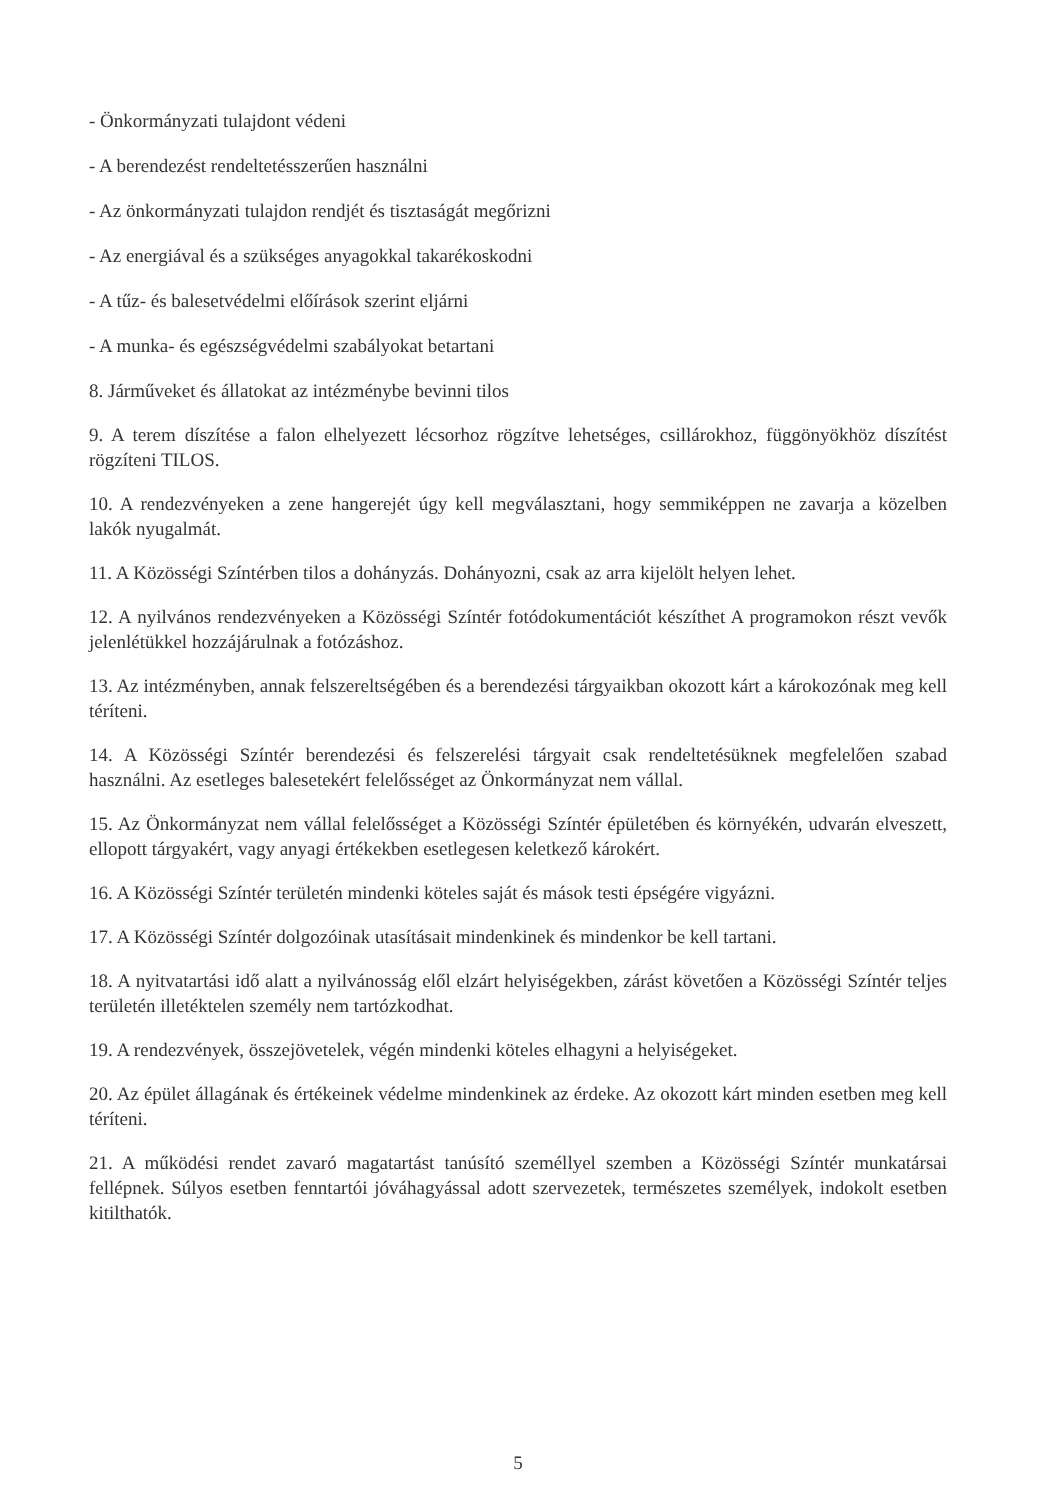- Önkormányzati tulajdont védeni
- A berendezést rendeltetésszerűen használni
- Az önkormányzati tulajdon rendjét és tisztaságát megőrizni
- Az energiával és a szükséges anyagokkal takarékoskodni
- A tűz- és balesetvédelmi előírások szerint eljárni
- A munka- és egészségvédelmi szabályokat betartani
8. Járműveket és állatokat az intézménybe bevinni tilos
9. A terem díszítése a falon elhelyezett lécsorhoz rögzítve lehetséges, csillárokhoz, függönyökhöz díszítést rögzíteni TILOS.
10. A rendezvényeken a zene hangerejét úgy kell megválasztani, hogy semmiképpen ne zavarja a közelben lakók nyugalmát.
11. A Közösségi Színtérben tilos a dohányzás. Dohányozni, csak az arra kijelölt helyen lehet.
12. A nyilvános rendezvényeken a Közösségi Színtér fotódokumentációt készíthet A programokon részt vevők jelenlétükkel hozzájárulnak a fotózáshoz.
13. Az intézményben, annak felszereltségében és a berendezési tárgyaikban okozott kárt a károkozónak meg kell téríteni.
14. A Közösségi Színtér berendezési és felszerelési tárgyait csak rendeltetésüknek megfelelően szabad használni. Az esetleges balesetekért felelősséget az Önkormányzat nem vállal.
15. Az Önkormányzat nem vállal felelősséget a Közösségi Színtér épületében és környékén, udvarán elveszett, ellopott tárgyakért, vagy anyagi értékekben esetlegesen keletkező károkért.
16. A Közösségi Színtér területén mindenki köteles saját és mások testi épségére vigyázni.
17. A Közösségi Színtér dolgozóinak utasításait mindenkinek és mindenkor be kell tartani.
18. A nyitvatartási idő alatt a nyilvánosság elől elzárt helyiségekben, zárást követően a Közösségi Színtér teljes területén illetéktelen személy nem tartózkodhat.
19. A rendezvények, összejövetelek, végén mindenki köteles elhagyni a helyiségeket.
20. Az épület állagának és értékeinek védelme mindenkinek az érdeke. Az okozott kárt minden esetben meg kell téríteni.
21. A működési rendet zavaró magatartást tanúsító személlyel szemben a Közösségi Színtér munkatársai fellépnek. Súlyos esetben fenntartói jóváhagyással adott szervezetek, természetes személyek, indokolt esetben kitilthatók.
5